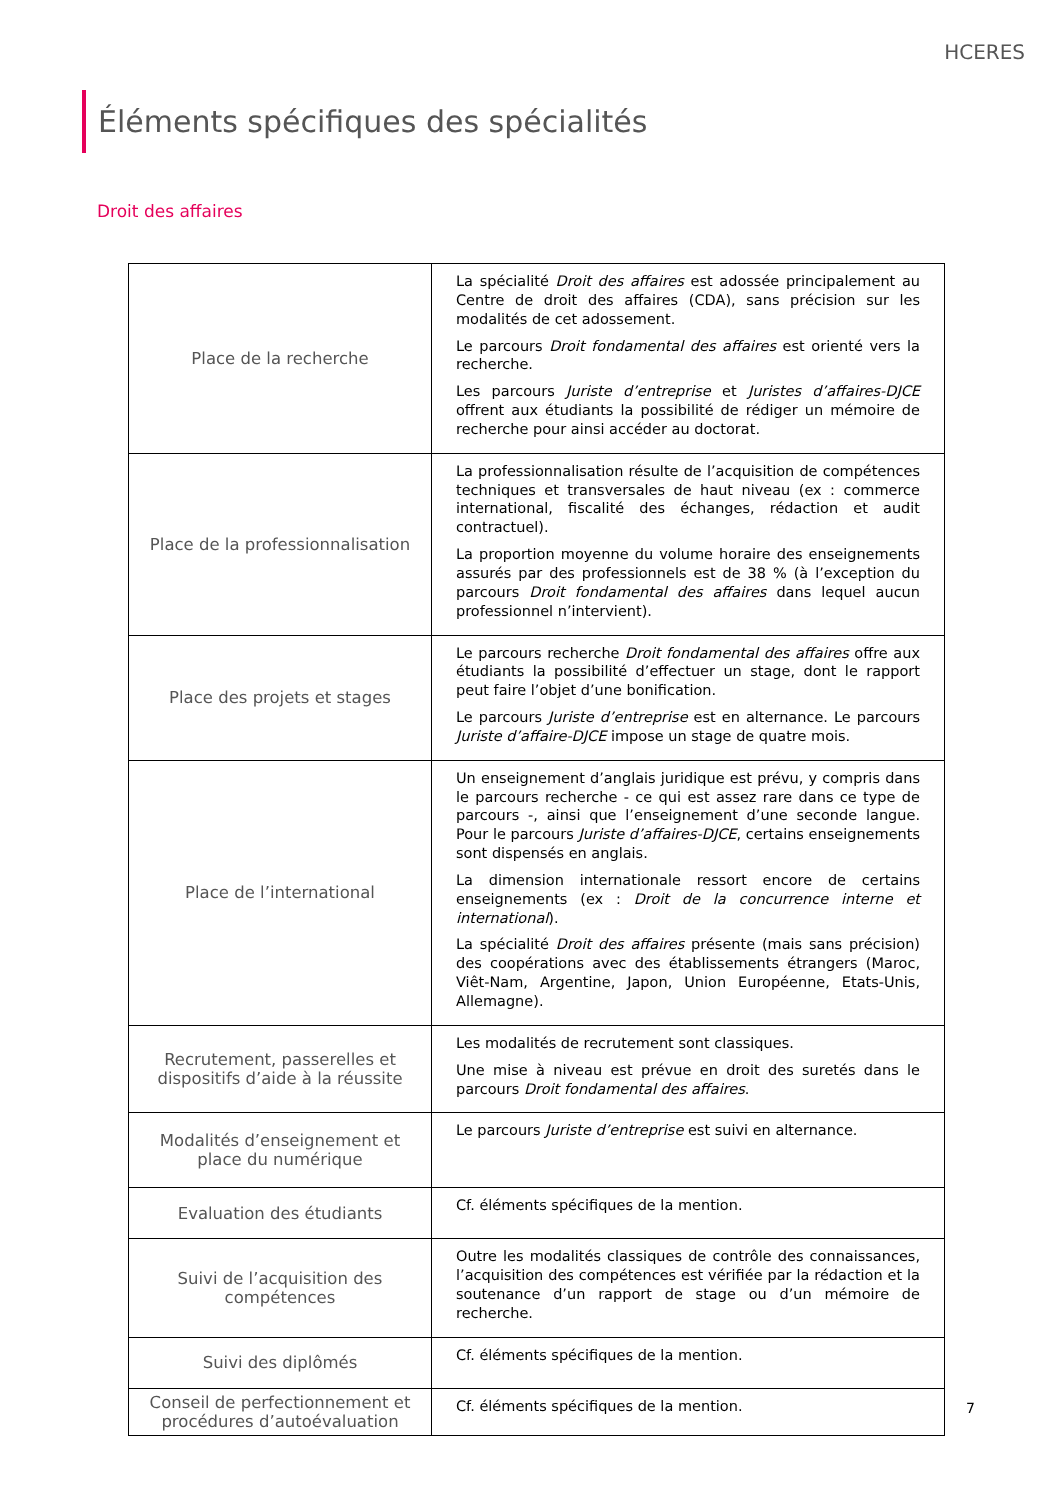HCERES
Éléments spécifiques des spécialités
Droit des affaires
| Place de la recherche | La spécialité Droit des affaires est adossée principalement au Centre de droit des affaires (CDA), sans précision sur les modalités de cet adossement. Le parcours Droit fondamental des affaires est orienté vers la recherche. Les parcours Juriste d’entreprise et Juristes d’affaires-DJCE offrent aux étudiants la possibilité de rédiger un mémoire de recherche pour ainsi accéder au doctorat. |
| Place de la professionnalisation | La professionnalisation résulte de l’acquisition de compétences techniques et transversales de haut niveau (ex : commerce international, fiscalité des échanges, rédaction et audit contractuel). La proportion moyenne du volume horaire des enseignements assurés par des professionnels est de 38 % (à l’exception du parcours Droit fondamental des affaires dans lequel aucun professionnel n’intervient). |
| Place des projets et stages | Le parcours recherche Droit fondamental des affaires offre aux étudiants la possibilité d’effectuer un stage, dont le rapport peut faire l’objet d’une bonification. Le parcours Juriste d’entreprise est en alternance. Le parcours Juriste d’affaire-DJCE impose un stage de quatre mois. |
| Place de l’international | Un enseignement d’anglais juridique est prévu, y compris dans le parcours recherche - ce qui est assez rare dans ce type de parcours -, ainsi que l’enseignement d’une seconde langue. Pour le parcours Juriste d’affaires-DJCE , certains enseignements sont dispensés en anglais. La dimension internationale ressort encore de certains enseignements (ex : Droit de la concurrence interne et international ). La spécialité Droit des affaires présente (mais sans précision) des coopérations avec des établissements étrangers (Maroc, Viêt-Nam, Argentine, Japon, Union Européenne, Etats-Unis, Allemagne). |
| Recrutement, passerelles et dispositifs d’aide à la réussite | Les modalités de recrutement sont classiques. Une mise à niveau est prévue en droit des suretés dans le parcours Droit fondamental des affaires . |
| Modalités d’enseignement et place du numérique | Le parcours Juriste d’entreprise est suivi en alternance. |
| Evaluation des étudiants | Cf. éléments spécifiques de la mention. |
| Suivi de l’acquisition des compétences | Outre les modalités classiques de contrôle des connaissances, l’acquisition des compétences est vérifiée par la rédaction et la soutenance d’un rapport de stage ou d’un mémoire de recherche. |
| Suivi des diplômés | Cf. éléments spécifiques de la mention. |
| Conseil de perfectionnement et procédures d’autoévaluation | Cf. éléments spécifiques de la mention. |
7